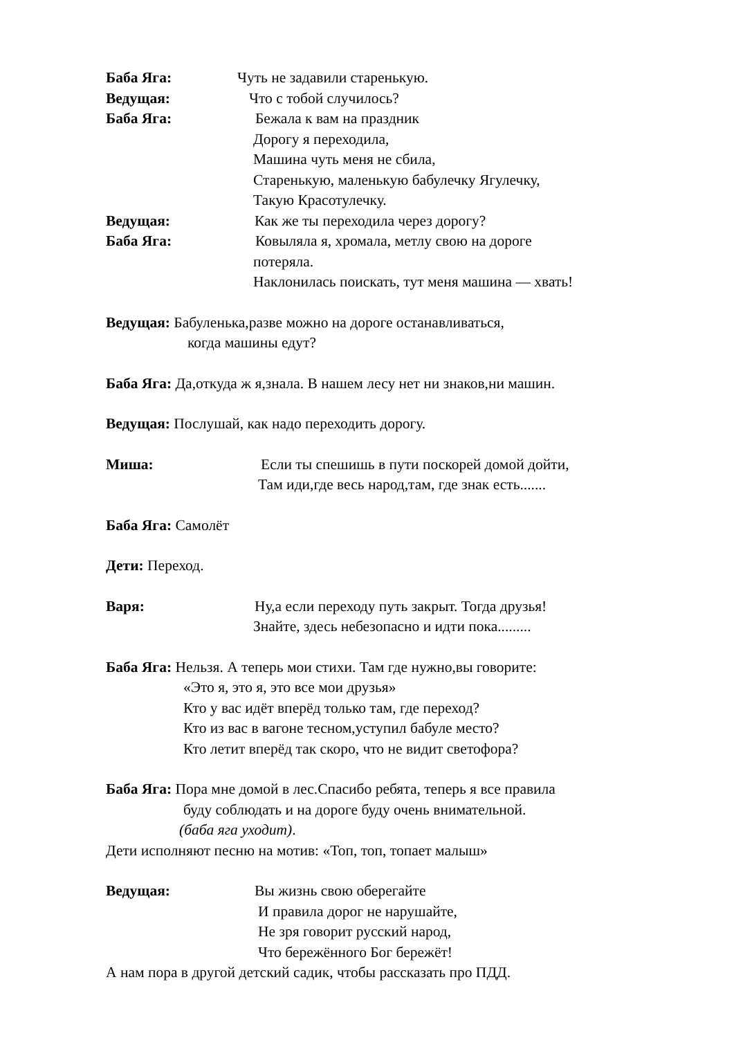Баба Яга: Чуть не задавили старенькую.
Ведущая: Что с тобой случилось?
Баба Яга: Бежала к вам на праздник
Дорогу я переходила,
Машина чуть меня не сбила,
Старенькую, маленькую бабулечку Ягулечку,
Такую Красотулечку.
Ведущая: Как же ты переходила через дорогу?
Баба Яга: Ковыляла я, хромала, метлу свою на дороге
потеряла.
Наклонилась поискать, тут меня машина — хвать!
Ведущая: Бабуленька,разве можно на дороге останавливаться,
когда машины едут?
Баба Яга: Да,откуда ж я,знала. В нашем лесу нет ни знаков,ни машин.
Ведущая: Послушай, как надо переходить дорогу.
Миша: Если ты спешишь в пути поскорей домой дойти,
Там иди,где весь народ,там, где знак есть.......
Баба Яга: Самолёт
Дети: Переход.
Варя: Ну,а если переходу путь закрыт. Тогда друзья!
Знайте, здесь небезопасно и идти пока.........
Баба Яга: Нельзя. А теперь мои стихи. Там где нужно,вы говорите:
«Это я, это я, это все мои друзья»
Кто у вас идёт вперёд только там, где переход?
Кто из вас в вагоне тесном,уступил бабуле место?
Кто летит вперёд так скоро, что не видит светофора?
Баба Яга: Пора мне домой в лес.Спасибо ребята, теперь я все правила
буду соблюдать и на дороге буду очень внимательной.
(баба яга уходит).
Дети исполняют песню на мотив: «Топ, топ, топает малыш»
Ведущая: Вы жизнь свою оберегайте
И правила дорог не нарушайте,
Не зря говорит русский народ,
Что бережённого Бог бережёт!
А нам пора в другой детский садик, чтобы рассказать про ПДД.